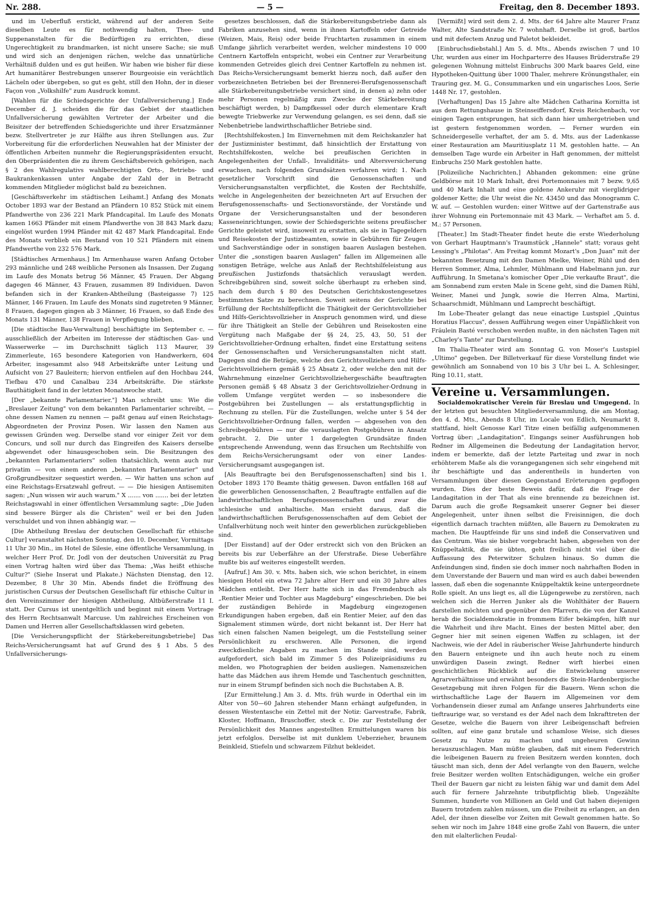Nr. 288. — 5 — Freitag, den 8. December 1893.
und im Ueberfluß erstickt, während auf der anderen Seite dieselben Leute es für nothwendig halten, Thee- und Suppenanstalten für die Bedürftigen zu errichten, diese Ungerechtigkeit zu brandmarken, ist nicht unsere Sache; sie muß und wird sich an denjenigen rächen, welche das unnatürliche Verhältniß dulden und es gut heißen. Wir haben wie bisher für diese Art humanitärer Bestrebungen unserer Bourgeoisie ein verächtlich Lächeln oder übergeben, so gut es geht, still den Hohn, der in dieser Façon von „Volkshilfe" zum Ausdruck kommt.
[Wahlen für die Schiedsgerichte der Unfallversicherung.] Ende December d. J. scheiden die für das Gebiet der staatlichen Unfallversicherung gewählten Vertreter der Arbeiter und die Beisitzer der betreffenden Schiedsgerichte und ihrer Ersatzmänner bezw. Stellvertreter je zur Hälfte aus ihren Stellungen aus. Zur Vorbereitung für die erforderlichen Neuwahlen hat der Minister der öffentlichen Arbeiten nunmehr die Regierungspräsidenten ersucht, den Oberpräsidenten die zu ihrem Geschäftsbereich gehörigen, nach § 2 des Wahlregulativs wahlberechtigten Orts-, Betriebs- und Baukrankenkassen unter Angabe der Zahl der in Betracht kommenden Mitglieder möglichst bald zu bezeichnen.
[Geschäftsverkehr im städtischen Leihamt.] Anfang des Monats October 1893 war der Bestand an Pfändern 10 852 Stück mit einem Pfandwerthe von 236 221 Mark Pfandcapital. Im Laufe des Monats kamen 1663 Pfänder mit einem Pfandwerthe von 38 843 Mark dazu; eingelöst wurden 1994 Pfänder mit 42 487 Mark Pfandcapital. Ende des Monats verblieb ein Bestand von 10 521 Pfändern mit einem Pfandwerthe von 232 576 Mark.
[Städtisches Armenhaus.] Im Armenhause waren Anfang October 293 männliche und 248 weibliche Personen als Insassen. Der Zugang im Laufe des Monats betrug 56 Männer, 45 Frauen. Der Abgang dagegen 46 Männer, 43 Frauen, zusammen 89 Individuen. Davon befanden sich in der Kranken-Abtheilung (Basteigasse 7) 125 Männer, 146 Frauen. Im Laufe des Monats sind zugetreten 9 Männer, 8 Frauen, dagegen gingen ab 3 Männer, 16 Frauen, so daß Ende des Monats 131 Männer, 138 Frauen in Verpflegung blieben.
[Die städtische Bau-Verwaltung] beschäftigte im September c. — ausschließlich der Arbeiten im Interesse der städtischen Gas- und Wasserwerke — im Durchschnitt täglich 113 Maurer, 39 Zimmerleute, 165 besondere Kategorien von Handwerkern, 604 Arbeiter, insgesammt also 948 Arbeitskräfte unter Leitung und Aufsicht von 27 Bauleitern; hiervon entfielen auf den Hochbau 244, Tiefbau 470 und Canalbau 234 Arbeitskräfte. Die stärkste Bauthätigkeit fand in der letzten Monatswoche statt.
[Der „bekannte Parlamentarier."] Man schreibt uns: Wie die „Breslauer Zeitung" von dem bekannten Parlamentarier schreibt, — ohne dessen Namen zu nennen — paßt genau auf einen Reichstags-Abgeordneten der Provinz Posen. Wir lassen den Namen aus gewissen Gründen weg. Derselbe stand vor einiger Zeit vor dem Concurs, und soll nur durch das Eingreifen des Kaisers derselbe abgewendet oder hinausgeschoben sein. Die Besitzungen des „bekannten Parlamentariers" sollen thatsächlich, wenn auch nur privatim — von einem anderen „bekannten Parlamentarier" und Großgrundbesitzer sequestirt werden. — Wir hatten uns schon auf eine Reichstags-Ersatzwahl gefreut. — — Die hiesigen Antisemiten sagen: „Nun wissen wir auch warum." X ....... von ....... bei der letzten Reichstagswahl in einer öffentlichen Versammlung sagte: „Die Juden sind bessere Bürger als die Christen" weil er bei den Juden verschuldet und von ihnen abhängig war. —
[Die Abtheilung Breslau der deutschen Gesellschaft für ethische Cultur] veranstaltet nächsten Sonntag, den 10. December, Vormittags 11 Uhr 30 Min., im Hotel de Silesie, eine öffentliche Versammlung, in welcher Herr Prof. Dr. Jodl von der deutschen Universität zu Prag einen Vortrag halten wird über das Thema: „Was heißt ethische Cultur?" (Siehe Inserat und Plakate.) Nächsten Dienstag, den 12. Dezember, 8 Uhr 30 Min. Abends findet die Eröffnung des juristischen Cursus der Deutschen Gesellschaft für ethische Cultur in den Vereinszimmer der hiesigen Abtheilung, Altbüßerstraße 11 I. statt. Der Cursus ist unentgeltlich und beginnt mit einem Vortrage des Herrn Rechtsanwalt Marcuse. Um zahlreiches Erscheinen von Damen und Herren aller Gesellschaftsklassen wird gebeten.
[Die Versicherungspflicht der Stärkebereitungsbetriebe] Das Reichs-Versicherungsamt hat auf Grund des § 1 Abs. 5 des Unfallversicherungs-
gesetzes beschlossen, daß die Stärkebereitungsbetriebe dann als Fabriken anzusehen sind, wenn in ihnen Kartoffeln oder Getreide (Weizen, Mais, Reis) oder beide Fruchtarten zusammen in einem Umfange jährlich verarbeitet werden, welcher mindestens 10 000 Centnern Kartoffeln entspricht, wobei ein Centner zur Verarbeitung kommenden Getreides gleich drei Centner Kartoffeln zu nehmen ist. Das Reichs-Versicherungsamt bemerkt hierzu noch, daß außer den vorbezeichneten Betrieben bei der Brennerei-Berufsgenossenschaft alle Stärkebereitungsbetriebe versichert sind, in denen a) zehn oder mehr Personen regelmäßig zum Zwecke der Stärkebereitung beschäftigt werden, b) Dampfkessel oder durch elementare Kraft bewegte Triebwerke zur Verwendung gelangen, es sei denn, daß sie Nebenbetriebe landwirthschaftlicher Betriebe sind.
[Rechtshilfekosten.] Im Einvernehmen mit dem Reichskanzler hat der Justizminister bestimmt, daß hinsichtlich der Erstattung von Rechtshilfekosten, welche bei preußischen Gerichten in Angelegenheiten der Unfall-, Invaliditäts- und Altersversicherung erwachsen, nach folgenden Grundsätzen verfahren wird: 1. Nach gesetzlicher Vorschrift sind die Genossenschaften und Versicherungsanstalten verpflichtet, die Kosten der Rechtshilfe, welche in Angelegenheiten der bezeichneten Art auf Ersuchen der Berufsgenossenschafts- und Sectionsvorstände, der Vorstände und Organe der Versicherungsanstalten und der besonderen Kasseneinrichtungen, sowie der Schiedsgerichte seitens preußischer Gerichte geleistet wird, insoweit zu erstatten, als sie in Tagegeldern und Reisekosten der Justizbeamten, sowie in Gebühren für Zeugen und Sachverständige oder in sonstigen baaren Auslagen bestehen. Unter die „sonstigen baaren Auslagen" fallen im Allgemeinen alle sonstigen Beträge, welche aus Anlaß der Rechtshilfeleistung aus preußischen Justizfonds thatsächlich verauslagt werden. Schreibgebühren sind, soweit solche überhaupt zu erheben sind, nach dem durch § 80 des Deutschen Gerichtskostengesetzes bestimmten Satze zu berechnen. Soweit seitens der Gerichte bei Erfüllung der Rechtshilfepflicht die Thätigkeit der Gerichtsvollzieher und Hilfs-Gerichtsvollzieher in Anspruch genommen wird, und diese für ihre Thätigkeit an Stelle der Gebühren und Reisekosten eine Vergütung nach Maßgabe der §§ 24, 25, 43, 50, 51 der Gerichtsvollzieher-Ordnung erhalten, findet eine Erstattung seitens der Genossenschaften und Versicherungsanstalten nicht statt. Dagegen sind die Beträge, welche den Gerichtsvollziehern und Hilfs-Gerichtsvollziehern gemäß § 25 Absatz 2, oder welche den mit der Wahrnehmung einzelner Gerichtsvollziehergeschäfte beauftragten Personen gemäß § 48 Absatz 3 der Gerichtsvollzieher-Ordnung in vollem Umfange vergütet werden — so insbesondere die Postgebühren bei Zustellungen — als erstattungspflichtig in Rechnung zu stellen. Für die Zustellungen, welche unter § 54 der Gerichtsvollzieher-Ordnung fallen, werden — abgesehen von den Schreibegebühren — nur die verauslagten Postgebühren in Ansatz gebracht. 2. Die unter 1 dargelegten Grundsätze finden entsprechende Anwendung, wenn das Ersuchen um Rechtshilfe von dem Reichs-Versicherungsamt oder von einer Landes-Versicherungsamt ausgegangen ist.
[Als Beauftragte bei den Berufsgenossenschaften] sind bis 1. October 1893 170 Beamte thätig gewesen. Davon entfallen 168 auf die gewerblichen Genossenschaften, 2 Beauftragte entfallen auf die landwirthschaftlichen Berufsgenossenschaften und zwar die schlesische und anhaltische. Man ersieht daraus, daß die landwirthschaftlichen Berufsgenossenschaften auf dem Gebiet der Unfallverhütung noch weit hinter den gewerblichen zurückgeblieben sind.
[Der Eisstand] auf der Oder erstreckt sich von den Brücken an bereits bis zur Ueberfähre an der Uferstraße. Diese Ueberfähre mußte bis auf weiteres eingestellt werden.
[Aufruf.] Am 30. v. Mts. haben sich, wie schon berichtet, in einem hiesigen Hotel ein etwa 72 Jahre alter Herr und ein 30 Jahre altes Mädchen entleibt. Der Herr hatte sich in das Fremdenbuch als „Rentier Meier und Tochter aus Magdeburg" eingeschrieben. Die bei der zuständigen Behörde in Magdeburg eingezogenen Erkundigungen haben ergeben, daß ein Rentier Meier, auf den das Signalement stimmen würde, dort nicht bekannt ist. Der Herr hat sich einen falschen Namen beigelegt, um die Feststellung seiner Persönlichkeit zu erschweren. Alle Personen, die irgend zweckdienliche Angaben zu machen im Stande sind, werden aufgefordert, sich bald im Zimmer 5 des Polizeipräsidiums zu melden, wo Photographien der beiden ausliegen. Namenszeichen hatte das Mädchen aus ihrem Hemde und Taschentuch geschnitten, nur in einem Strumpf befinden sich noch die Buchstaben A. B.
[Zur Ermittelung.] Am 3. d. Mts. früh wurde in Oderthal ein im Alter von 50—60 Jahren stehender Mann erhängt aufgefunden, in dessen Westentasche ein Zettel mit der Notiz: Garvestraße, Fabrik, Kloster, Hoffmann, Bruschoffer, steck c. Die zur Feststellung der Persönlichkeit des Mannes angestellten Ermittelungen waren bis jetzt erfolglos. Derselbe ist mit dunklem Ueberzieher, braunem Beinkleid, Stiefeln und schwarzem Filzhut bekleidet.
[Vermißt] wird seit dem 2. d. Mts. der 64 Jahre alte Maurer Franz Walter, Alte Sandstraße Nr. 7 wohnhaft. Derselbe ist groß, bartlos und mit defectem Anzug und Paletot bekleidet.
[Einbruchsdiebstahl.] Am 5. d. Mts., Abends zwischen 7 und 10 Uhr, wurden aus einer im Hochparterre des Hauses Brüderstraße 29 gelegenen Wohnung mittelst Einbruchs 300 Mark baares Geld, eine Hypotheken-Quittung über 1000 Thaler, mehrere Krönungsthaler, ein Trauring gez. M. G., Consummarken und ein ungarisches Loos, Serie 1448 Nr. 17, gestohlen.
[Verhaftungen] Das 15 Jahre alte Mädchen Catharina Kornitta ist aus dem Rettungshause in Steinseiffersdorf, Kreis Reichenbach, vor einigen Tagen entsprungen, hat sich dann hier umhergetrieben und ist gestern festgenommen worden. — Ferner wurden ein Schneidergeselle verhaftet, der am 5. d. Mts. aus der Ladenkasse einer Restauration am Mauritiusplatz 11 M. gestohlen hatte. — An demselben Tage wurde ein Arbeiter in Haft genommen, der mittelst Einbruchs 250 Mark gestohlen hatte.
[Polizeiliche Nachrichten.] Abhanden gekommen: eine grüne Geldbörse mit 10 Mark Inhalt, drei Portemonnaies mit 7 bezw. 9,65 und 40 Mark Inhalt und eine goldene Ankeruhr mit vierglidriger goldener Kette; die Uhr weist die Nr. 43450 und das Monogramm C. W. auf. — Gestohlen wurden: einer Wittwe auf der Gartenstraße aus ihrer Wohnung ein Portemonnaie mit 43 Mark. — Verhaftet am 5. d. M.: 57 Personen.
[Theater.] Im Stadt-Theater findet heute die erste Wiederholung von Gerhart Hauptmann's Traumstück „Hannele" statt; voraus geht Lessing's „Philotas". Am Freitag kommt Mozart's „Don Juan" mit der bekannten Besetzung mit den Damen Mielke, Weiner, Rühl und den Herren Sommer, Alma, Lehmler, Mühlmann und Habelmann jun. zur Aufführung. In Smetana's komischer Oper „Die verkaufte Braut", die am Sonnabend zum ersten Male in Scene geht, sind die Damen Rühl, Weiner, Manei und Jungk, sowie die Herren Alma, Martini, Schaarschmidt, Mühlmann und Lamprecht beschäftigt.
Im Lobe-Theater gelangt das neue einactige Lustspiel „Quintus Horatius Flaccus", dessen Aufführung wegen einer Unpäßlichkeit von Fräulein Basté verschoben werden mußte, in den nächsten Tagen mit „Charley's Tante" zur Darstellung.
Im Thalia-Theater wird am Sonntag G. von Moser's Lustspiel „Ultimo" gegeben. Der Billetverkauf für diese Vorstellung findet wie gewöhnlich am Sonnabend von 10 bis 3 Uhr bei L. A. Schlesinger, Ring 10.11, statt.
Vereine u. Versammlungen.
Socialdemokratischer Verein für Breslau und Umgegend. In der letzten gut besuchten Mitgliederversammlung, die am Montag, den 4. d. Mts., Abends 8 Uhr, im Locale von Edlich, Neumarkt 8, stattfand, hielt Genosse Karl Titze einen beifällig aufgenommenen Vortrag über: „Landagitation". Eingangs seiner Ausführungen hob Redner im Allgemeinen die Bedeutung der Landagitation hervor, indem er bemerkte, daß der letzte Parteitag und zwar in noch erhöhterem Maße als die vorangegangenen sich sehr eingehend mit ihr beschäftigte und das anderentheils in hunderten von Versammlungen über diesen Gegenstand Erörterungen gepflogen wurden. Dies der beste Beweis dafür, daß die Frage der Landagitation in der That als eine brennende zu bezeichnen ist. Darum auch die große Regsamkeit unserer Gegner bei dieser Angelegenheit, unter ihnen selbst die Freisinnigen, die doch eigentlich darnach trachten müßten, alle Bauern zu Demokraten zu machen. Die Hauptfeinde für uns sind indeß die Conservativen und das Centrum. Was sie bisher vorgebracht haben, abgesehen von der Knüppeltaktik, die sie übten, geht freilich nicht viel über die Auffassung des Peterwitzer Schulzen hinaus. So dumm die Anfeindungen sind, finden sie doch immer noch nahrhaften Boden in dem Unverstande der Bauern und man wird es auch dabei bewenden lassen, daß eben die sogenannte Knüppeltaktik keine untergeordnete Rolle spielt. An uns liegt es, all die Lügengewebe zu zerstören, nach welchen sich die Herren Junker als die Wohlthäter der Bauern darstellen möchten und gegenüber den Pfarrern, die von der Kanzel herab die Socialdemokratie in frommem Eifer bekämpfen, hilft nur die Wahrheit und ihre Macht. Eines der besten Mittel aber, den Gegner hier mit seinen eigenen Waffen zu schlagen, ist der Nachweis, wie der Adel in räuberischer Weise Jahrhunderte hindurch den Bauern enteignete und ihn auch heute noch zu einem unwürdigen Dasein zwingt. Redner wirft hierbei einen geschichtlichen Rückblick auf die Entwickelung unserer Agrarverhältnisse und erwähnt besonders die Stein-Hardenbergische Gesetzgebung mit ihren Folgen für die Bauern. Wenn schon die wirthschaftliche Lage der Bauern im Allgemeinen vor dem Vorhandensein dieser zumal am Anfange unseres Jahrhunderts eine tieftraurige war, so verstand es der Adel nach dem Inkrafttreten der Gesetze, welche die Bauern von ihrer Leibeigenschaft befreien sollten, auf eine ganz brutale und schamlose Weise, sich dieses Gesetz zu Nutze zu machen und ungeheuren Gewinn herauszuschlagen. Man müßte glauben, daß mit einem Federstrich die leibeigenen Bauern zu freien Besitzern werden konnten, doch täuscht man sich, denn der Adel verlangte von den Bauern, welche freie Besitzer werden wollten Entschädigungen, welche ein großer Theil der Bauern gar nicht zu leisten fähig war und damit dem Adel auch für fernere Jahrzehnte tributpflichtig blieb. Ungezählte Summen, hunderte von Millionen an Geld und Gut haben diejenigen Bauern trotzdem zahlen müssen, um die Freiheit zu erlangen, an den Adel, der ihnen dieselbe vor Zeiten mit Gewalt genommen hatte. So sehen wir noch im Jahre 1848 eine große Zahl von Bauern, die unter den mit elalterlichen Feudal-